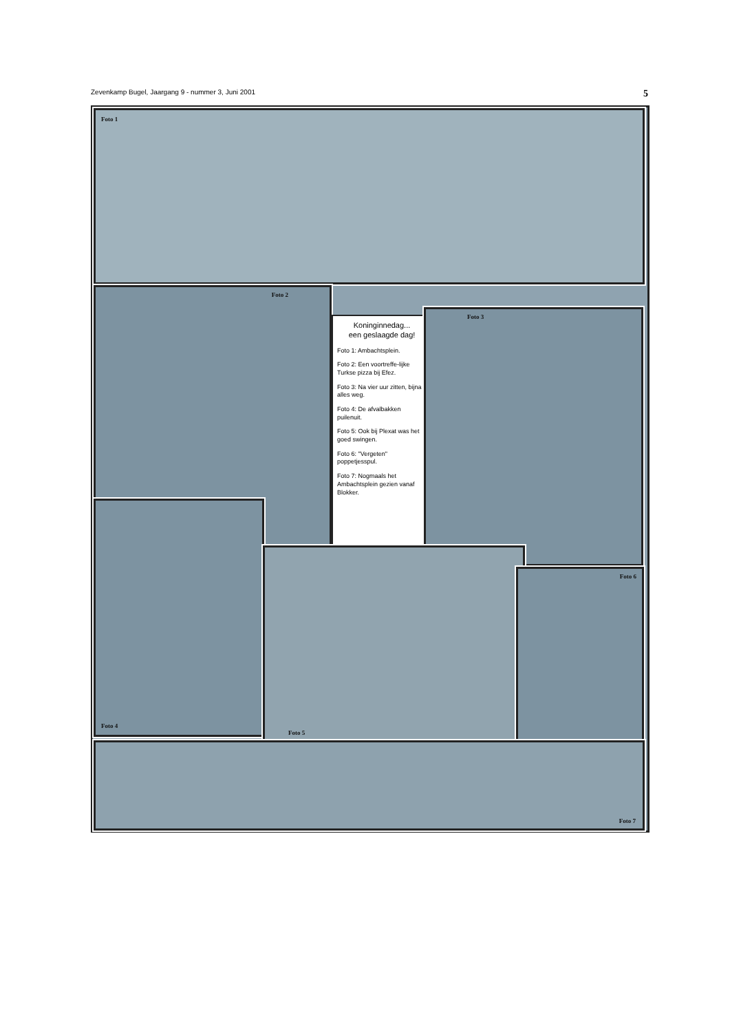Zevenkamp Bugel, Jaargang 9 - nummer 3, Juni 2001 5
Foto 1
Foto 2
Koninginnedag...
een geslaagde dag!
Foto 1: Ambachtsplein.
Foto 2: Een voortreffe-lijke Turkse pizza bij Efez.
Foto 3: Na vier uur zitten, bijna alles weg.
Foto 4: De afvalbakken puilenuit.
Foto 5: Ook bij Plexat was het goed swingen.
Foto 6: "Vergeten" poppetjesspul.
Foto 7: Nogmaals het Ambachtsplein gezien vanaf Blokker.
Foto 3
Foto 4
Foto 5
Foto 6
Foto 7